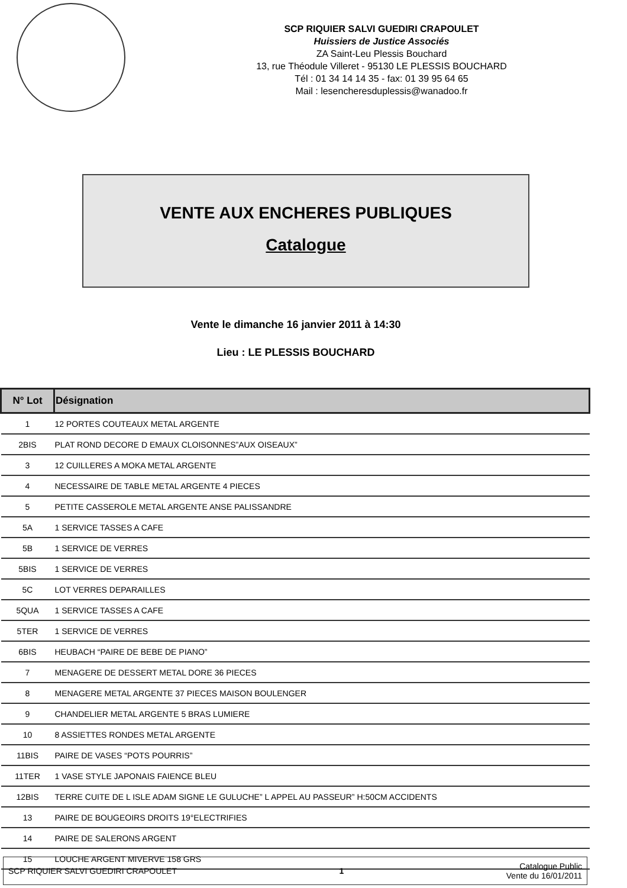SCP RIQUIER SALVI GUEDIRI CRAPOULET
Huissiers de Justice Associés
ZA Saint-Leu Plessis Bouchard
13, rue Théodule Villeret - 95130 LE PLESSIS BOUCHARD
Tél : 01 34 14 14 35 - fax: 01 39 95 64 65
Mail : lesencheresduplessis@wanadoo.fr
VENTE AUX ENCHERES PUBLIQUES
Catalogue
Vente le dimanche 16 janvier 2011 à 14:30
Lieu : LE PLESSIS BOUCHARD
| N° Lot | Désignation |
| --- | --- |
| 1 | 12 PORTES COUTEAUX METAL ARGENTE |
| 2BIS | PLAT ROND DECORE D EMAUX CLOISONNES”AUX OISEAUX” |
| 3 | 12 CUILLERES A MOKA METAL ARGENTE |
| 4 | NECESSAIRE DE TABLE METAL ARGENTE 4 PIECES |
| 5 | PETITE CASSEROLE METAL ARGENTE ANSE PALISSANDRE |
| 5A | 1 SERVICE TASSES A CAFE |
| 5B | 1 SERVICE DE VERRES |
| 5BIS | 1 SERVICE DE VERRES |
| 5C | LOT VERRES DEPARAILLES |
| 5QUA | 1 SERVICE TASSES A CAFE |
| 5TER | 1 SERVICE DE VERRES |
| 6BIS | HEUBACH “PAIRE DE BEBE DE PIANO” |
| 7 | MENAGERE DE DESSERT METAL DORE 36 PIECES |
| 8 | MENAGERE METAL ARGENTE 37 PIECES MAISON BOULENGER |
| 9 | CHANDELIER METAL ARGENTE 5 BRAS LUMIERE |
| 10 | 8 ASSIETTES RONDES METAL ARGENTE |
| 11BIS | PAIRE DE VASES “POTS POURRIS” |
| 11TER | 1 VASE STYLE JAPONAIS FAIENCE BLEU |
| 12BIS | TERRE CUITE DE L ISLE ADAM SIGNE LE GULUCHE” L APPEL AU PASSEUR” H:50CM ACCIDENTS |
| 13 | PAIRE DE BOUGEOIRS DROITS 19°ELECTRIFIES |
| 14 | PAIRE DE SALERONS ARGENT |
| 15 | LOUCHE ARGENT MIVERVE 158 GRS |
SCP RIQUIER SALVI GUEDIRI CRAPOULET 1 Catalogue Public
Vente du 16/01/2011